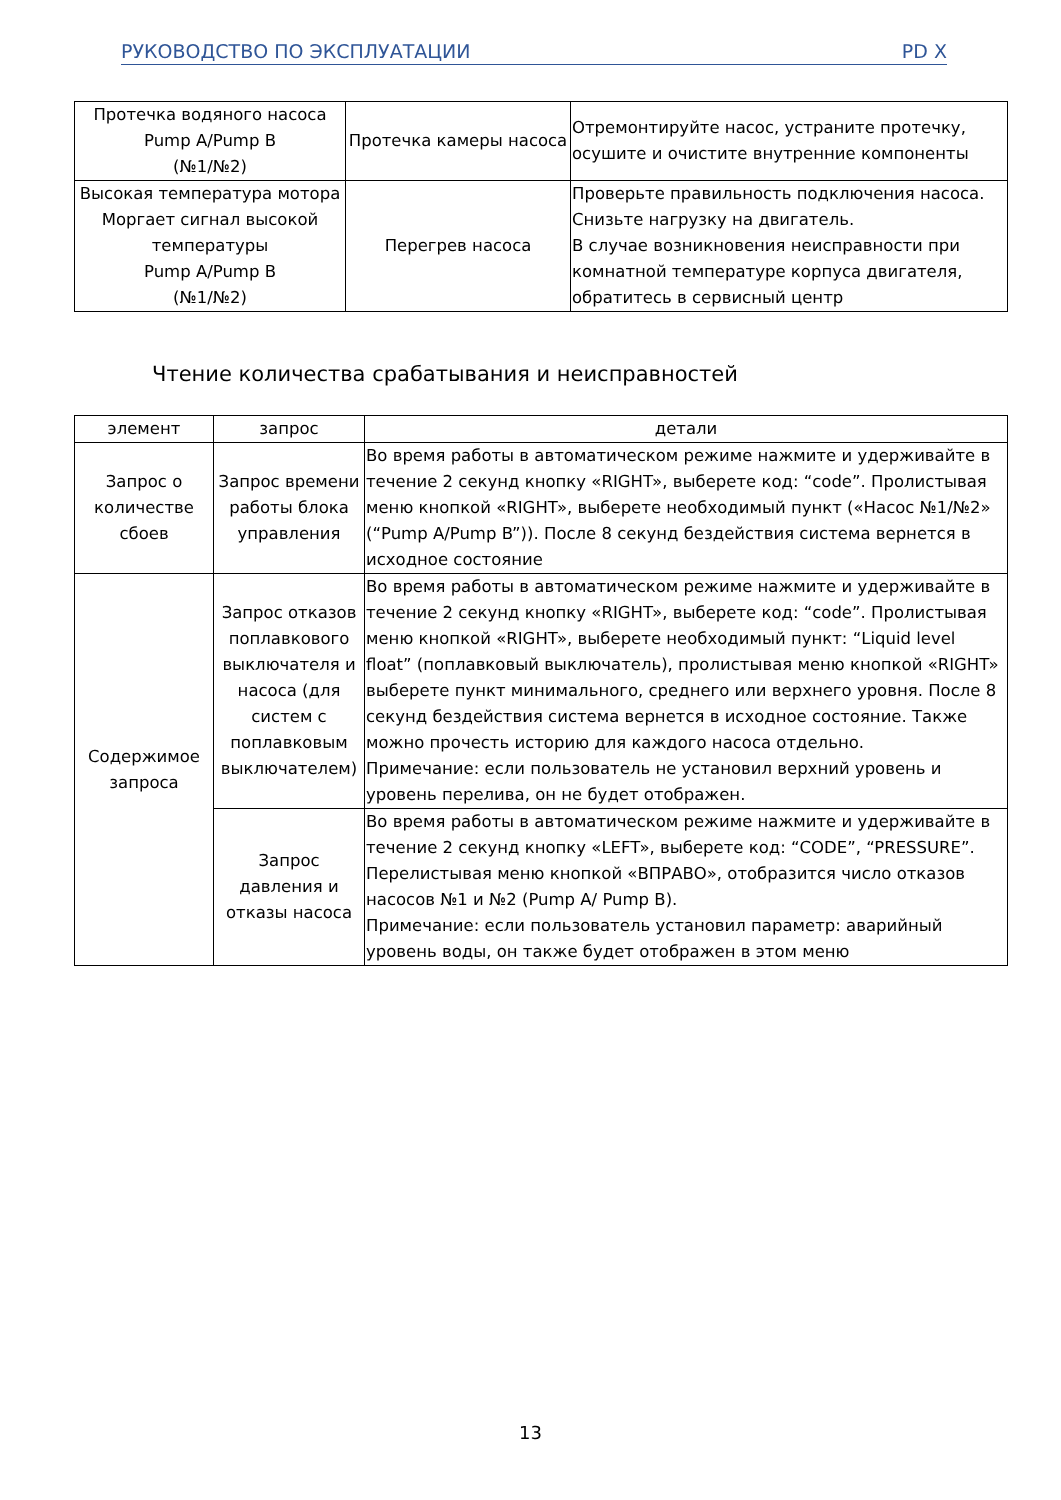РУКОВОДСТВО ПО ЭКСПЛУАТАЦИИ PD X
| Протечка водяного насоса Pump A/Pump B (№1/№2) | Протечка камеры насоса | Отремонтируйте насос, устраните протечку, осушите и очистите внутренние компоненты |
| Высокая температура мотора Моргает сигнал высокой температуры Pump A/Pump B (№1/№2) | Перегрев насоса | Проверьте правильность подключения насоса. Снизьте нагрузку на двигатель. В случае возникновения неисправности при комнатной температуре корпуса двигателя, обратитесь в сервисный центр |
Чтение количества срабатывания и неисправностей
| элемент | запрос | детали |
| --- | --- | --- |
| Запрос о количестве сбоев | Запрос времени работы блока управления | Во время работы в автоматическом режиме нажмите и удерживайте в течение 2 секунд кнопку «RIGHT», выберете код: “code”. Пролистывая меню кнопкой «RIGHT», выберете необходимый пункт («Насос №1/№2» (“Pump A/Pump B”)). После 8 секунд бездействия система вернется в исходное состояние |
| Содержимое запроса | Запрос отказов поплавкового выключателя и насоса (для систем с поплавковым выключателем) | Во время работы в автоматическом режиме нажмите и удерживайте в течение 2 секунд кнопку «RIGHT», выберете код: “code”. Пролистывая меню кнопкой «RIGHT», выберете необходимый пункт: “Liquid level float” (поплавковый выключатель), пролистывая меню кнопкой «RIGHT» выберете пункт минимального, среднего или верхнего уровня. После 8 секунд бездействия система вернется в исходное состояние. Также можно прочесть историю для каждого насоса отдельно. Примечание: если пользователь не установил верхний уровень и уровень перелива, он не будет отображен. |
| | Запрос давления и отказы насоса | Во время работы в автоматическом режиме нажмите и удерживайте в течение 2 секунд кнопку «LEFT», выберете код: “CODE”, “PRESSURE”. Перелистывая меню кнопкой «ВПРАВО», отобразится число отказов насосов №1 и №2 (Pump A/ Pump B). Примечание: если пользователь установил параметр: аварийный уровень воды, он также будет отображен в этом меню |
13